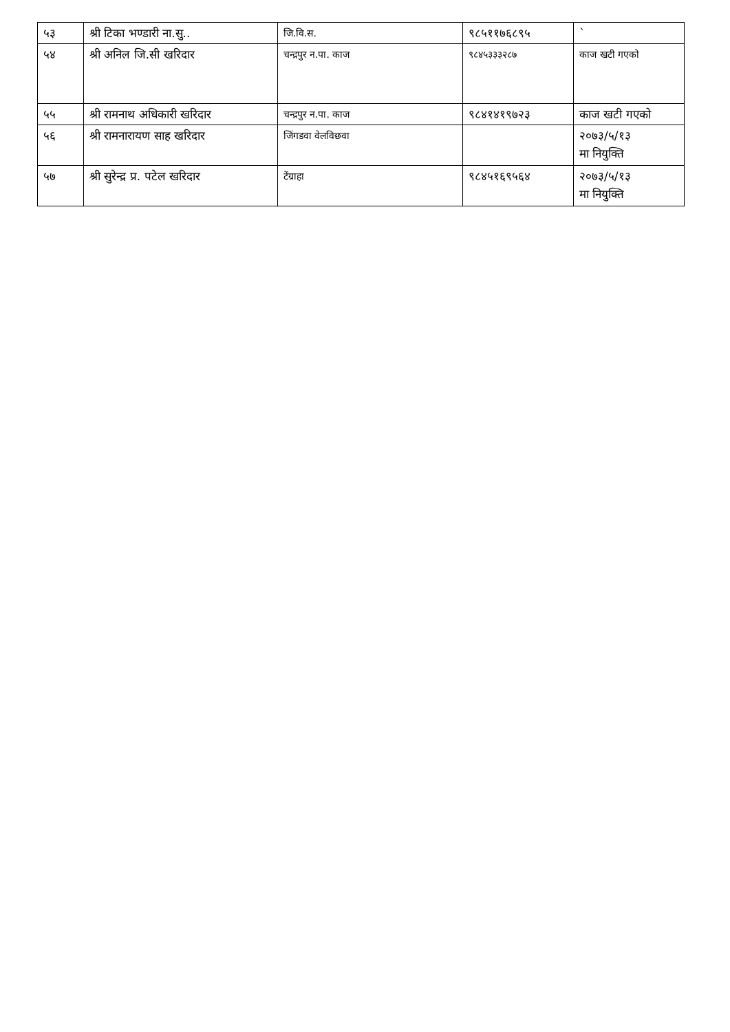| ५३ | श्री टिका भण्डारी ना.सु.. | जि.वि.स. | ९८५११७६८९५ | ` |
| ५४ | श्री अनिल जि.सी खरिदार | चन्द्रपुर न.पा. काज | ९८४५३३३२८७ | काज खटी गएको |
| ५५ | श्री रामनाथ अधिकारी खरिदार | चन्द्रपुर न.पा. काज | ९८४१४१९७२३ | काज खटी गएको |
| ५६ | श्री रामनारायण साह खरिदार | जिंगडवा वेलविछवा | | २०७३/५/१३ मा नियुक्ति |
| ५७ | श्री सुरेन्द्र प्र. पटेल खरिदार | टेंग्राहा | ९८४५१६९५६४ | २०७३/५/१३ मा नियुक्ति |